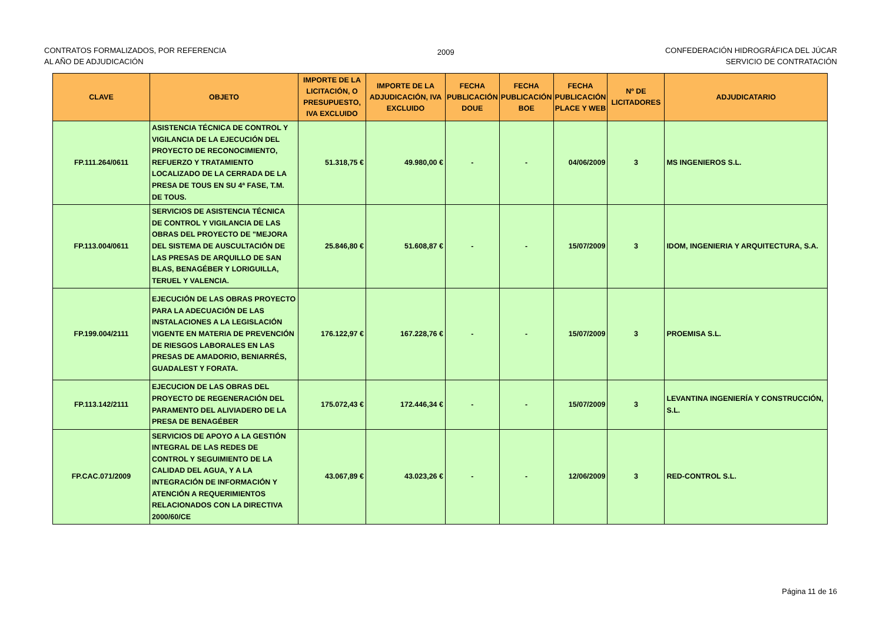CONTRATOS FORMALIZADOS, POR REFERENCIA
AL AÑO DE ADJUDICACIÓN
2009
CONFEDERACIÓN HIDROGRÁFICA DEL JÚCAR
SERVICIO DE CONTRATACIÓN
| CLAVE | OBJETO | IMPORTE DE LA LICITACIÓN, O PRESUPUESTO, IVA EXCLUIDO | IMPORTE DE LA ADJUDICACIÓN, IVA EXCLUIDO | FECHA PUBLICACIÓN DOUE | FECHA PUBLICACIÓN BOE | FECHA PUBLICACIÓN PLACE Y WEB | Nº DE LICITADORES | ADJUDICATARIO |
| --- | --- | --- | --- | --- | --- | --- | --- | --- |
| FP.111.264/0611 | ASISTENCIA TÉCNICA DE CONTROL Y VIGILANCIA DE LA EJECUCIÓN DEL PROYECTO DE RECONOCIMIENTO, REFUERZO Y TRATAMIENTO LOCALIZADO DE LA CERRADA DE LA PRESA DE TOUS EN SU 4ª FASE, T.M. DE TOUS. | 51.318,75 € | 49.980,00 € | - | - | 04/06/2009 | 3 | MS INGENIEROS S.L. |
| FP.113.004/0611 | SERVICIOS DE ASISTENCIA TÉCNICA DE CONTROL Y VIGILANCIA DE LAS OBRAS DEL PROYECTO DE "MEJORA DEL SISTEMA DE AUSCULTACIÓN DE LAS PRESAS DE ARQUILLO DE SAN BLAS, BENAGÉBER Y LORIGUILLA, TERUEL Y VALENCIA. | 25.846,80 € | 51.608,87 € | - | - | 15/07/2009 | 3 | IDOM, INGENIERIA Y ARQUITECTURA, S.A. |
| FP.199.004/2111 | EJECUCIÓN DE LAS OBRAS PROYECTO PARA LA ADECUACIÓN DE LAS INSTALACIONES A LA LEGISLACIÓN VIGENTE EN MATERIA DE PREVENCIÓN DE RIESGOS LABORALES EN LAS PRESAS DE AMADORIO, BENIARRÉS, GUADALEST Y FORATA. | 176.122,97 € | 167.228,76 € | - | - | 15/07/2009 | 3 | PROEMISA S.L. |
| FP.113.142/2111 | EJECUCION DE LAS OBRAS DEL PROYECTO DE REGENERACIÓN DEL PARAMENTO DEL ALIVIADERO DE LA PRESA DE BENAGÉBER | 175.072,43 € | 172.446,34 € | - | - | 15/07/2009 | 3 | LEVANTINA INGENIERÍA Y CONSTRUCCIÓN, S.L. |
| FP.CAC.071/2009 | SERVICIOS DE APOYO A LA GESTIÓN INTEGRAL DE LAS REDES DE CONTROL Y SEGUIMIENTO DE LA CALIDAD DEL AGUA, Y A LA INTEGRACIÓN DE INFORMACIÓN Y ATENCIÓN A REQUERIMIENTOS RELACIONADOS CON LA DIRECTIVA 2000/60/CE | 43.067,89 € | 43.023,26 € | - | - | 12/06/2009 | 3 | RED-CONTROL S.L. |
Página 11 de 16